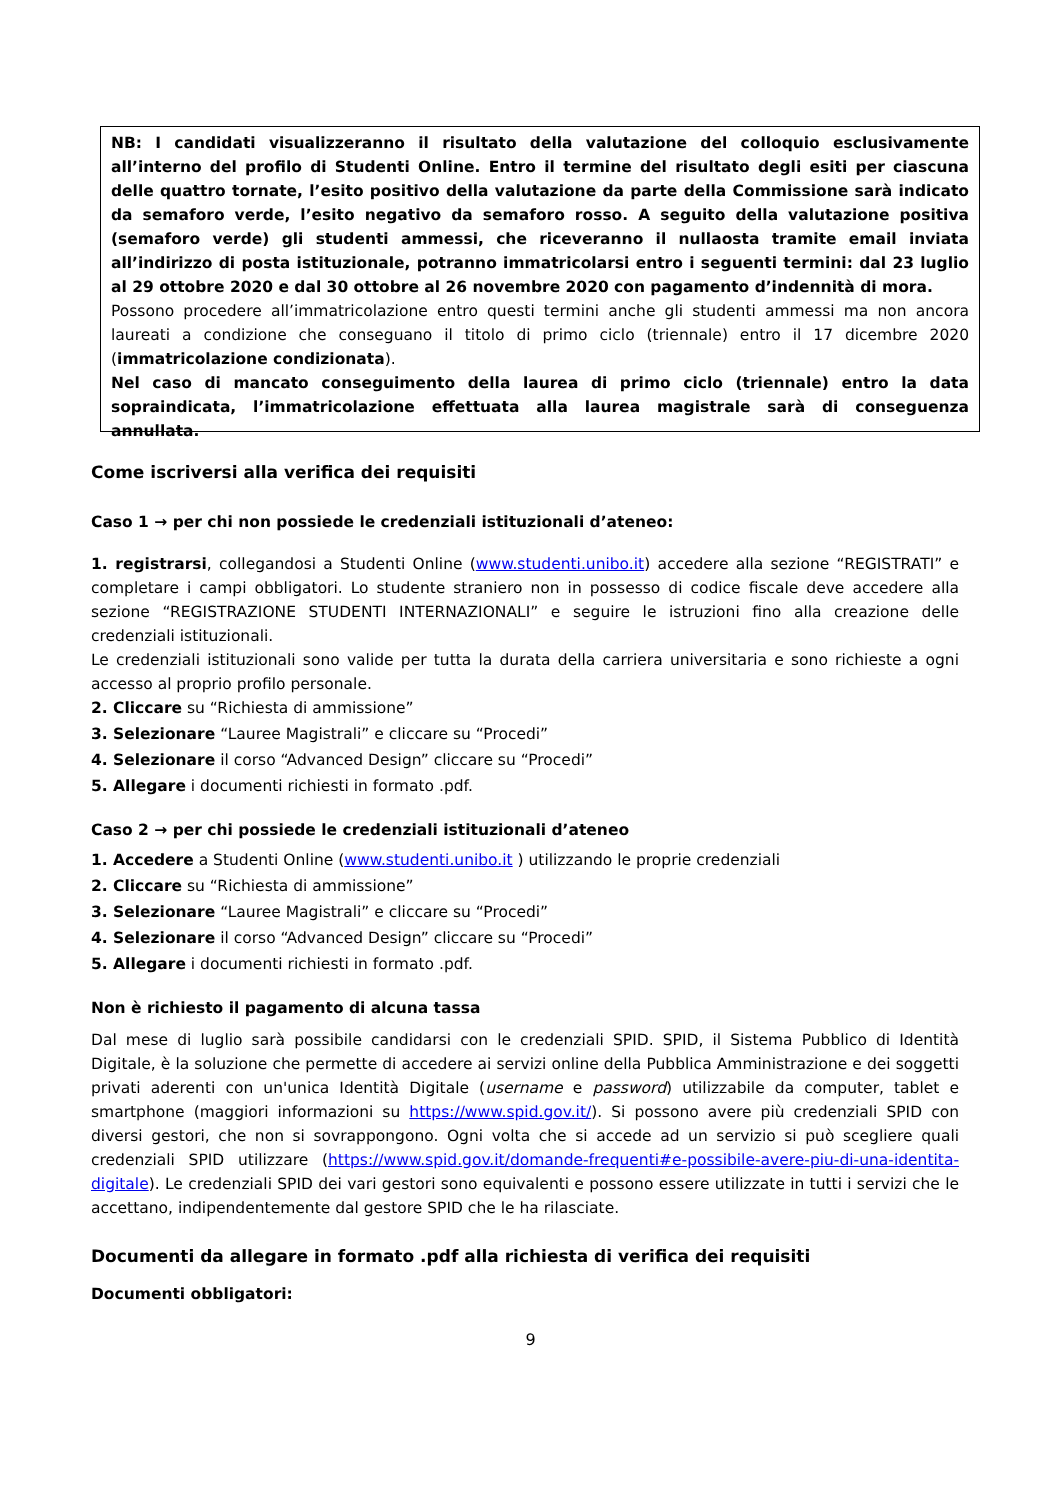NB: I candidati visualizzeranno il risultato della valutazione del colloquio esclusivamente all’interno del profilo di Studenti Online. Entro il termine del risultato degli esiti per ciascuna delle quattro tornate, l’esito positivo della valutazione da parte della Commissione sarà indicato da semaforo verde, l’esito negativo da semaforo rosso. A seguito della valutazione positiva (semaforo verde) gli studenti ammessi, che riceveranno il nullaosta tramite email inviata all’indirizzo di posta istituzionale, potranno immatricolarsi entro i seguenti termini: dal 23 luglio al 29 ottobre 2020 e dal 30 ottobre al 26 novembre 2020 con pagamento d’indennità di mora.
Possono procedere all’immatricolazione entro questi termini anche gli studenti ammessi ma non ancora laureati a condizione che conseguano il titolo di primo ciclo (triennale) entro il 17 dicembre 2020 (immatricolazione condizionata).
Nel caso di mancato conseguimento della laurea di primo ciclo (triennale) entro la data sopraindicata, l’immatricolazione effettuata alla laurea magistrale sarà di conseguenza annullata.
Come iscriversi alla verifica dei requisiti
Caso 1 → per chi non possiede le credenziali istituzionali d’ateneo:
1. registrarsi, collegandosi a Studenti Online (www.studenti.unibo.it) accedere alla sezione “REGISTRATI” e completare i campi obbligatori. Lo studente straniero non in possesso di codice fiscale deve accedere alla sezione “REGISTRAZIONE STUDENTI INTERNAZIONALI” e seguire le istruzioni fino alla creazione delle credenziali istituzionali.
Le credenziali istituzionali sono valide per tutta la durata della carriera universitaria e sono richieste a ogni accesso al proprio profilo personale.
2. Cliccare su “Richiesta di ammissione”
3. Selezionare “Lauree Magistrali” e cliccare su “Procedi”
4. Selezionare il corso “Advanced Design” cliccare su “Procedi”
5. Allegare i documenti richiesti in formato .pdf.
Caso 2 → per chi possiede le credenziali istituzionali d’ateneo
1. Accedere a Studenti Online (www.studenti.unibo.it ) utilizzando le proprie credenziali
2. Cliccare su “Richiesta di ammissione”
3. Selezionare “Lauree Magistrali” e cliccare su “Procedi”
4. Selezionare il corso “Advanced Design” cliccare su “Procedi”
5. Allegare i documenti richiesti in formato .pdf.
Non è richiesto il pagamento di alcuna tassa
Dal mese di luglio sarà possibile candidarsi con le credenziali SPID. SPID, il Sistema Pubblico di Identità Digitale, è la soluzione che permette di accedere ai servizi online della Pubblica Amministrazione e dei soggetti privati aderenti con un'unica Identità Digitale (username e password) utilizzabile da computer, tablet e smartphone (maggiori informazioni su https://www.spid.gov.it/). Si possono avere più credenziali SPID con diversi gestori, che non si sovrappongono. Ogni volta che si accede ad un servizio si può scegliere quali credenziali SPID utilizzare (https://www.spid.gov.it/domande-frequenti#e-possibile-avere-piu-di-una-identita-digitale). Le credenziali SPID dei vari gestori sono equivalenti e possono essere utilizzate in tutti i servizi che le accettano, indipendentemente dal gestore SPID che le ha rilasciate.
Documenti da allegare in formato .pdf alla richiesta di verifica dei requisiti
Documenti obbligatori:
9